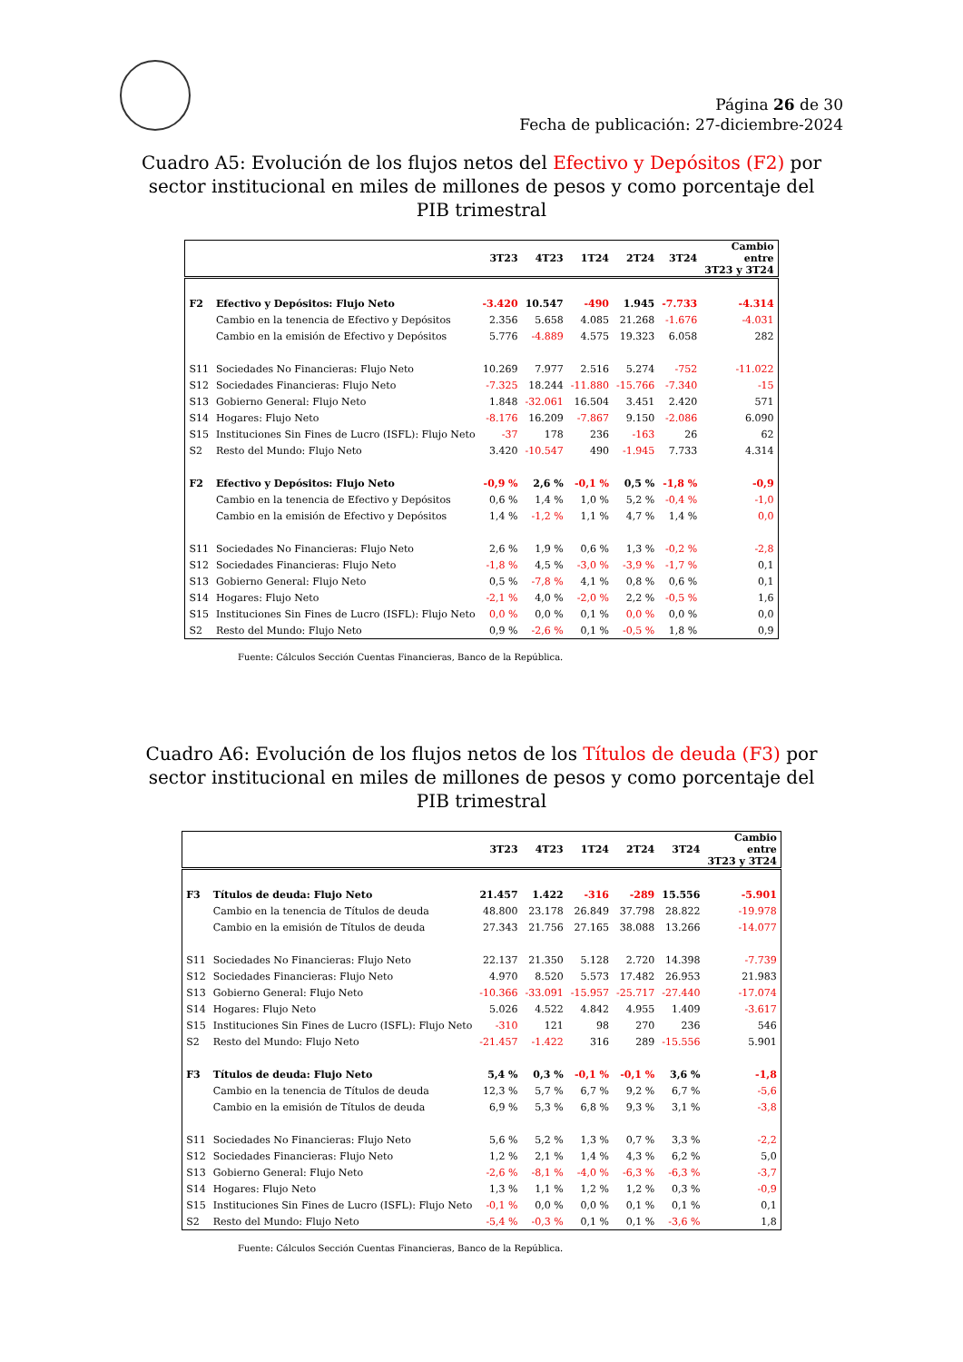Página 26 de 30
Fecha de publicación: 27-diciembre-2024
Cuadro A5: Evolución de los flujos netos del Efectivo y Depósitos (F2) por sector institucional en miles de millones de pesos y como porcentaje del PIB trimestral
| | | 3T23 | 4T23 | 1T24 | 2T24 | 3T24 | Cambio entre 3T23 y 3T24 |
| --- | --- | --- | --- | --- | --- | --- | --- |
| F2 | Efectivo y Depósitos: Flujo Neto | -3.420 | 10.547 | -490 | 1.945 | -7.733 | -4.314 |
| | Cambio en la tenencia de Efectivo y Depósitos | 2.356 | 5.658 | 4.085 | 21.268 | -1.676 | -4.031 |
| | Cambio en la emisión de Efectivo y Depósitos | 5.776 | -4.889 | 4.575 | 19.323 | 6.058 | 282 |
| S11 | Sociedades No Financieras: Flujo Neto | 10.269 | 7.977 | 2.516 | 5.274 | -752 | -11.022 |
| S12 | Sociedades Financieras: Flujo Neto | -7.325 | 18.244 | -11.880 | -15.766 | -7.340 | -15 |
| S13 | Gobierno General: Flujo Neto | 1.848 | -32.061 | 16.504 | 3.451 | 2.420 | 571 |
| S14 | Hogares: Flujo Neto | -8.176 | 16.209 | -7.867 | 9.150 | -2.086 | 6.090 |
| S15 | Instituciones Sin Fines de Lucro (ISFL): Flujo Neto | -37 | 178 | 236 | -163 | 26 | 62 |
| S2 | Resto del Mundo: Flujo Neto | 3.420 | -10.547 | 490 | -1.945 | 7.733 | 4.314 |
| F2 | Efectivo y Depósitos: Flujo Neto | -0,9 % | 2,6 % | -0,1 % | 0,5 % | -1,8 % | -0,9 |
| | Cambio en la tenencia de Efectivo y Depósitos | 0,6 % | 1,4 % | 1,0 % | 5,2 % | -0,4 % | -1,0 |
| | Cambio en la emisión de Efectivo y Depósitos | 1,4 % | -1,2 % | 1,1 % | 4,7 % | 1,4 % | 0,0 |
| S11 | Sociedades No Financieras: Flujo Neto | 2,6 % | 1,9 % | 0,6 % | 1,3 % | -0,2 % | -2,8 |
| S12 | Sociedades Financieras: Flujo Neto | -1,8 % | 4,5 % | -3,0 % | -3,9 % | -1,7 % | 0,1 |
| S13 | Gobierno General: Flujo Neto | 0,5 % | -7,8 % | 4,1 % | 0,8 % | 0,6 % | 0,1 |
| S14 | Hogares: Flujo Neto | -2,1 % | 4,0 % | -2,0 % | 2,2 % | -0,5 % | 1,6 |
| S15 | Instituciones Sin Fines de Lucro (ISFL): Flujo Neto | 0,0 % | 0,0 % | 0,1 % | 0,0 % | 0,0 % | 0,0 |
| S2 | Resto del Mundo: Flujo Neto | 0,9 % | -2,6 % | 0,1 % | -0,5 % | 1,8 % | 0,9 |
Fuente: Cálculos Sección Cuentas Financieras, Banco de la República.
Cuadro A6: Evolución de los flujos netos de los Títulos de deuda (F3) por sector institucional en miles de millones de pesos y como porcentaje del PIB trimestral
| | | 3T23 | 4T23 | 1T24 | 2T24 | 3T24 | Cambio entre 3T23 y 3T24 |
| --- | --- | --- | --- | --- | --- | --- | --- |
| F3 | Títulos de deuda: Flujo Neto | 21.457 | 1.422 | -316 | -289 | 15.556 | -5.901 |
| | Cambio en la tenencia de Títulos de deuda | 48.800 | 23.178 | 26.849 | 37.798 | 28.822 | -19.978 |
| | Cambio en la emisión de Títulos de deuda | 27.343 | 21.756 | 27.165 | 38.088 | 13.266 | -14.077 |
| S11 | Sociedades No Financieras: Flujo Neto | 22.137 | 21.350 | 5.128 | 2.720 | 14.398 | -7.739 |
| S12 | Sociedades Financieras: Flujo Neto | 4.970 | 8.520 | 5.573 | 17.482 | 26.953 | 21.983 |
| S13 | Gobierno General: Flujo Neto | -10.366 | -33.091 | -15.957 | -25.717 | -27.440 | -17.074 |
| S14 | Hogares: Flujo Neto | 5.026 | 4.522 | 4.842 | 4.955 | 1.409 | -3.617 |
| S15 | Instituciones Sin Fines de Lucro (ISFL): Flujo Neto | -310 | 121 | 98 | 270 | 236 | 546 |
| S2 | Resto del Mundo: Flujo Neto | -21.457 | -1.422 | 316 | 289 | -15.556 | 5.901 |
| F3 | Títulos de deuda: Flujo Neto | 5,4 % | 0,3 % | -0,1 % | -0,1 % | 3,6 % | -1,8 |
| | Cambio en la tenencia de Títulos de deuda | 12,3 % | 5,7 % | 6,7 % | 9,2 % | 6,7 % | -5,6 |
| | Cambio en la emisión de Títulos de deuda | 6,9 % | 5,3 % | 6,8 % | 9,3 % | 3,1 % | -3,8 |
| S11 | Sociedades No Financieras: Flujo Neto | 5,6 % | 5,2 % | 1,3 % | 0,7 % | 3,3 % | -2,2 |
| S12 | Sociedades Financieras: Flujo Neto | 1,2 % | 2,1 % | 1,4 % | 4,3 % | 6,2 % | 5,0 |
| S13 | Gobierno General: Flujo Neto | -2,6 % | -8,1 % | -4,0 % | -6,3 % | -6,3 % | -3,7 |
| S14 | Hogares: Flujo Neto | 1,3 % | 1,1 % | 1,2 % | 1,2 % | 0,3 % | -0,9 |
| S15 | Instituciones Sin Fines de Lucro (ISFL): Flujo Neto | -0,1 % | 0,0 % | 0,0 % | 0,1 % | 0,1 % | 0,1 |
| S2 | Resto del Mundo: Flujo Neto | -5,4 % | -0,3 % | 0,1 % | 0,1 % | -3,6 % | 1,8 |
Fuente: Cálculos Sección Cuentas Financieras, Banco de la República.